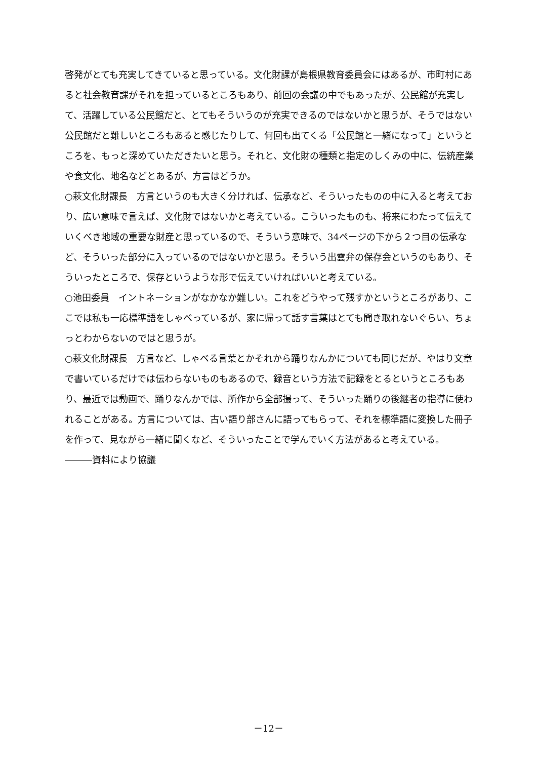啓発がとても充実してきていると思っている。文化財課が島根県教育委員会にはあるが、市町村にあると社会教育課がそれを担っているところもあり、前回の会議の中でもあったが、公民館が充実して、活躍している公民館だと、とてもそういうのが充実できるのではないかと思うが、そうではない公民館だと難しいところもあると感じたりして、何回も出てくる「公民館と一緒になって」というところを、もっと深めていただきたいと思う。それと、文化財の種類と指定のしくみの中に、伝統産業や食文化、地名などとあるが、方言はどうか。
○萩文化財課長　方言というのも大きく分ければ、伝承など、そういったものの中に入ると考えており、広い意味で言えば、文化財ではないかと考えている。こういったものも、将来にわたって伝えていくべき地域の重要な財産と思っているので、そういう意味で、34ページの下から２つ目の伝承など、そういった部分に入っているのではないかと思う。そういう出雲弁の保存会というのもあり、そういったところで、保存というような形で伝えていければいいと考えている。
○池田委員　イントネーションがなかなか難しい。これをどうやって残すかというところがあり、ここでは私も一応標準語をしゃべっているが、家に帰って話す言葉はとても聞き取れないぐらい、ちょっとわからないのではと思うが。
○萩文化財課長　方言など、しゃべる言葉とかそれから踊りなんかについても同じだが、やはり文章で書いているだけでは伝わらないものもあるので、録音という方法で記録をとるというところもあり、最近では動画で、踊りなんかでは、所作から全部撮って、そういった踊りの後継者の指導に使われることがある。方言については、古い語り部さんに語ってもらって、それを標準語に変換した冊子を作って、見ながら一緒に聞くなど、そういったことで学んでいく方法があると考えている。
―――資料により協議
－12－